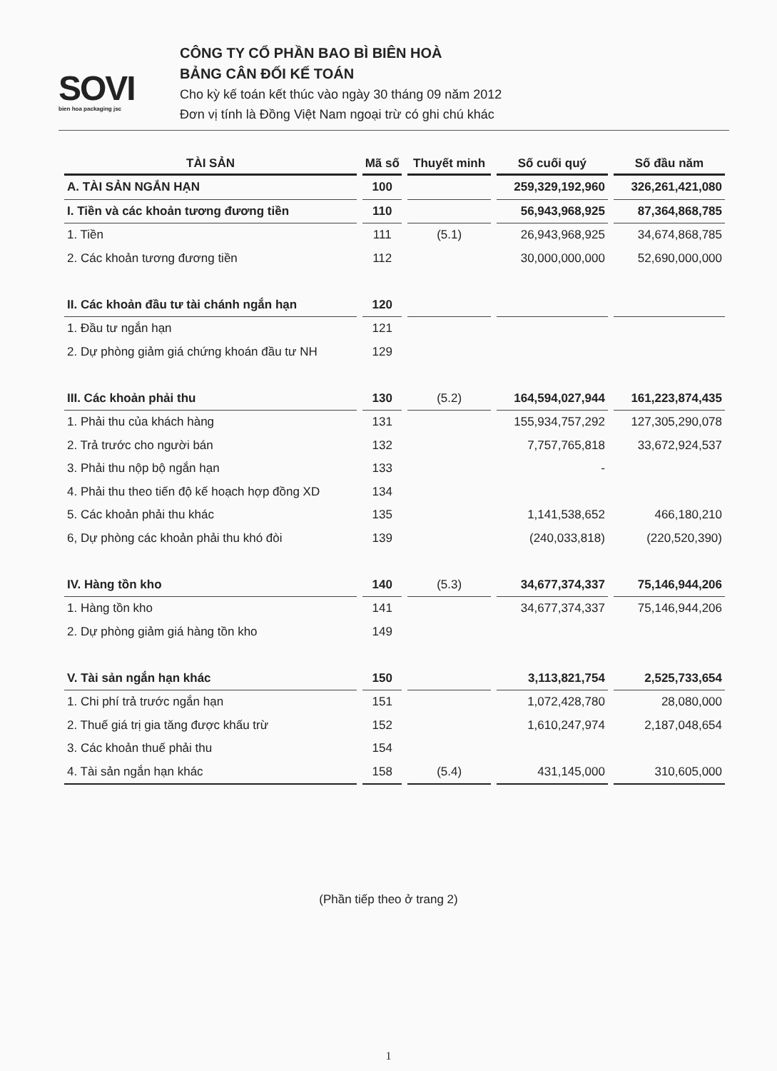SOVI
bien hoa packaging jsc
CÔNG TY CỔ PHẦN BAO BÌ BIÊN HOÀ
BẢNG CÂN ĐỐI KẾ TOÁN
Cho kỳ kế toán kết thúc vào ngày 30 tháng 09 năm 2012
Đơn vị tính là Đồng Việt Nam ngoại trừ có ghi chú khác
| TÀI SẢN | Mã số | Thuyết minh | Số cuối quý | Số đầu năm |
| --- | --- | --- | --- | --- |
| A. TÀI SẢN NGẮN HẠN | 100 | | 259,329,192,960 | 326,261,421,080 |
| I. Tiền và các khoản tương đương tiền | 110 | | 56,943,968,925 | 87,364,868,785 |
| 1. Tiền | 111 | (5.1) | 26,943,968,925 | 34,674,868,785 |
| 2. Các khoản tương đương tiền | 112 | | 30,000,000,000 | 52,690,000,000 |
| II. Các khoản đầu tư tài chánh ngắn hạn | 120 | | | |
| 1. Đầu tư ngắn hạn | 121 | | | |
| 2. Dự phòng giảm giá chứng khoán đầu tư NH | 129 | | | |
| III. Các khoản phải thu | 130 | (5.2) | 164,594,027,944 | 161,223,874,435 |
| 1. Phải thu của khách hàng | 131 | | 155,934,757,292 | 127,305,290,078 |
| 2. Trả trước cho người bán | 132 | | 7,757,765,818 | 33,672,924,537 |
| 3. Phải thu nộp bộ ngắn hạn | 133 | | - | |
| 4. Phải thu theo tiến độ kế hoạch hợp đồng XD | 134 | | | |
| 5. Các khoản phải thu khác | 135 | | 1,141,538,652 | 466,180,210 |
| 6, Dự phòng các khoản phải thu khó đòi | 139 | | (240,033,818) | (220,520,390) |
| IV. Hàng tồn kho | 140 | (5.3) | 34,677,374,337 | 75,146,944,206 |
| 1. Hàng tồn kho | 141 | | 34,677,374,337 | 75,146,944,206 |
| 2. Dự phòng giảm giá hàng tồn kho | 149 | | | |
| V. Tài sản ngắn hạn khác | 150 | | 3,113,821,754 | 2,525,733,654 |
| 1. Chi phí trả trước ngắn hạn | 151 | | 1,072,428,780 | 28,080,000 |
| 2. Thuế giá trị gia tăng được khấu trừ | 152 | | 1,610,247,974 | 2,187,048,654 |
| 3. Các khoản thuế phải thu | 154 | | | |
| 4. Tài sản ngắn hạn khác | 158 | (5.4) | 431,145,000 | 310,605,000 |
(Phần tiếp theo ở trang 2)
1